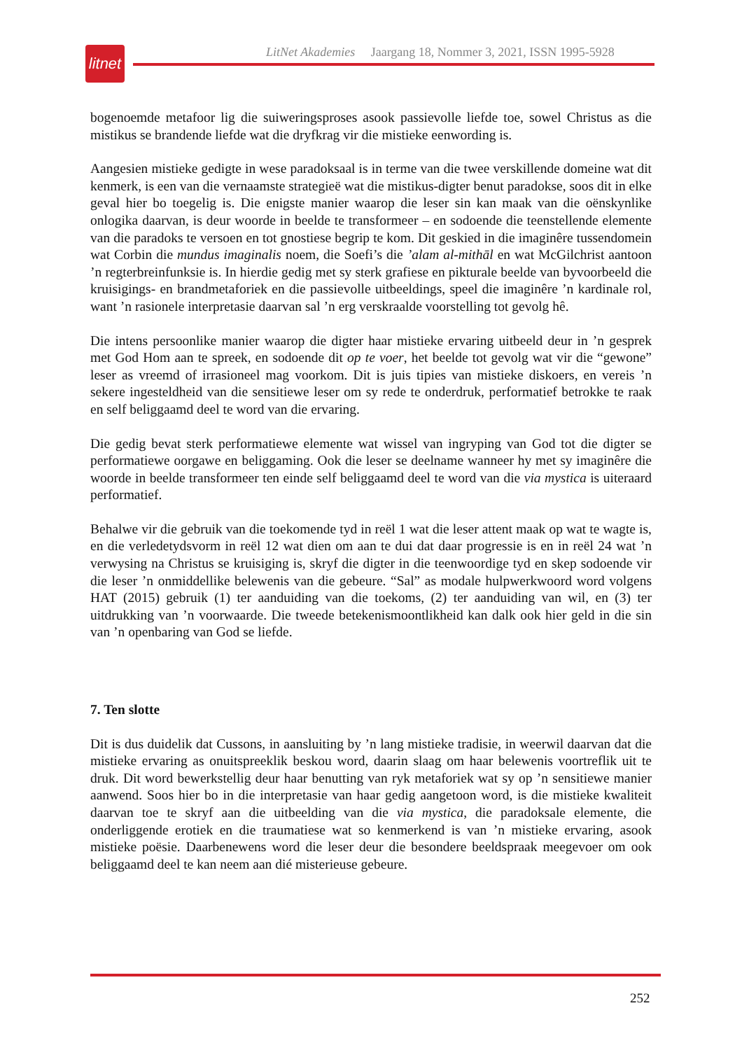litnet
LitNet Akademies Jaargang 18, Nommer 3, 2021, ISSN 1995-5928
bogenoemde metafoor lig die suiweringsproses asook passievolle liefde toe, sowel Christus as die mistikus se brandende liefde wat die dryfkrag vir die mistieke eenwording is.
Aangesien mistieke gedigte in wese paradoksaal is in terme van die twee verskillende domeine wat dit kenmerk, is een van die vernaamste strategieë wat die mistikus-digter benut paradokse, soos dit in elke geval hier bo toegelig is. Die enigste manier waarop die leser sin kan maak van die oënskynlike onlogika daarvan, is deur woorde in beelde te transformeer – en sodoende die teenstellende elemente van die paradoks te versoen en tot gnostiese begrip te kom. Dit geskied in die imaginêre tussendomein wat Corbin die mundus imaginalis noem, die Soefi’s die ’alam al-mithāl en wat McGilchrist aantoon ’n regterbreinfunksie is. In hierdie gedig met sy sterk grafiese en pikturale beelde van byvoorbeeld die kruisigings- en brandmetaforiek en die passievolle uitbeeldings, speel die imaginêre ’n kardinale rol, want ’n rasionele interpretasie daarvan sal ’n erg verskraalde voorstelling tot gevolg hê.
Die intens persoonlike manier waarop die digter haar mistieke ervaring uitbeeld deur in ’n gesprek met God Hom aan te spreek, en sodoende dit op te voer, het beelde tot gevolg wat vir die “gewone” leser as vreemd of irrasioneel mag voorkom. Dit is juis tipies van mistieke diskoers, en vereis ’n sekere ingesteldheid van die sensitiewe leser om sy rede te onderdruk, performatief betrokke te raak en self beliggaamd deel te word van die ervaring.
Die gedig bevat sterk performatiewe elemente wat wissel van ingryping van God tot die digter se performatiewe oorgawe en beliggaming. Ook die leser se deelname wanneer hy met sy imaginêre die woorde in beelde transformeer ten einde self beliggaamd deel te word van die via mystica is uiteraard performatief.
Behalwe vir die gebruik van die toekomende tyd in reël 1 wat die leser attent maak op wat te wagte is, en die verledetydsvorm in reël 12 wat dien om aan te dui dat daar progressie is en in reël 24 wat ’n verwysing na Christus se kruisiging is, skryf die digter in die teenwoordige tyd en skep sodoende vir die leser ’n onmiddellike belewenis van die gebeure. “Sal” as modale hulpwerkwoord word volgens HAT (2015) gebruik (1) ter aanduiding van die toekoms, (2) ter aanduiding van wil, en (3) ter uitdrukking van ’n voorwaarde. Die tweede betekenismoontlikheid kan dalk ook hier geld in die sin van ’n openbaring van God se liefde.
7. Ten slotte
Dit is dus duidelik dat Cussons, in aansluiting by ’n lang mistieke tradisie, in weerwil daarvan dat die mistieke ervaring as onuitspreeklik beskou word, daarin slaag om haar belewenis voortreflik uit te druk. Dit word bewerkstellig deur haar benutting van ryk metaforiek wat sy op ’n sensitiewe manier aanwend. Soos hier bo in die interpretasie van haar gedig aangetoon word, is die mistieke kwaliteit daarvan toe te skryf aan die uitbeelding van die via mystica, die paradoksale elemente, die onderliggende erotiek en die traumatiese wat so kenmerkend is van ’n mistieke ervaring, asook mistieke poësie. Daarbenewens word die leser deur die besondere beeldspraak meegevoer om ook beliggaamd deel te kan neem aan dié misterieuse gebeure.
252